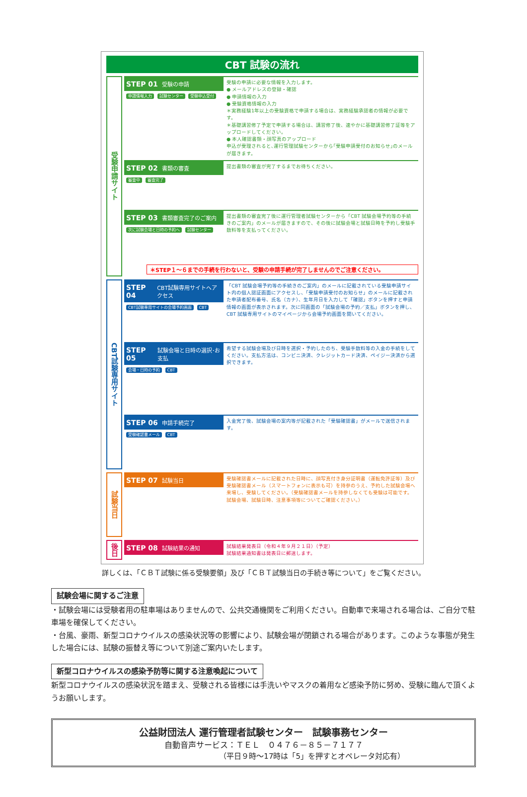CBT 試験の流れ
受験申請サイト
STEP 01 受験の申請
申請情報入力 試験センター 受験申込受付
受験の申請に必要な情報を入力します。
● メールアドレスの登録・確認
● 申請情報の入力
● 受験資格情報の入力
＊実務経験1年以上の受験資格で申請する場合は、実務経験承認者の情報が必要です。
＊基礎講習修了予定で申請する場合は、講習修了後、速やかに基礎講習修了証等をアップロードしてください。
● 本人確認書類・顔写真のアップロード
申込が受理されると､運行管理試験センターから｢受験申請受付のお知らせ｣のメールが届きます。
STEP 02 書類の審査
審査中 審査完了
提出書類の審査が完了するまでお待ちください。
STEP 03 書類審査完了のご案内
次に試験会場と日時の予約へ 試験センター
提出書類の審査完了後に運行管理者試験センターから「CBT 試験会場予約等の手続きのご案内」のメールが届きますので、その後に試験会場と試験日時を予約し受験手数料等を支払ってください。
＊STEP１～６までの手続を行わないと、受験の申請手続が完了しませんのでご注意ください。
CBT試験専用サイト
STEP 04 CBT試験専用サイトへアクセス
CBT試験専用サイトの会場予約画面 CBT
「CBT 試験会場予約等の手続きのご案内」のメールに記載されている受験申請サイト内の個人認証画面にアクセスし、「受験申請受付のお知らせ」のメールに記載された申請者配布番号、氏名（カナ）、生年月日を入力して「確認」ボタンを押すと申請情報の画面が表示されます。次に同画面の「試験会場の予約／支払」ボタンを押し、CBT 試験専用サイトのマイページから会場予約画面を開いてください。
STEP 05 試験会場と日時の選択･お支払
会場・日時の予約 CBT
希望する試験会場及び日時を選択・予約したのち、受験手数料等の入金の手続をしてください。支払方法は、コンビニ決済、クレジットカード決済、ペイジー決済から選択できます。
STEP 06 申請手続完了
受験確認書メール CBT
入金完了後、試験会場の案内等が記載された「受験確認書」がメールで送信されます。
試験当日
STEP 07 試験当日
受験確認書メールに記載された日時に、顔写真付き身分証明書（運転免許証等）及び受験確認書メール（スマートフォンに表示も可）を持参のうえ、予約した試験会場へ来場し、受験してください。（受験確認書メールを持参しなくても受験は可能です。試験会場、試験日時、注意事項等についてご確認ください。）
後日
STEP 08 試験結果の通知
試験結果発表日（令和４年９月２１日）（予定）
試験結果通知書は発表日に郵送します。
詳しくは、「ＣＢＴ試験に係る受験要領」及び「ＣＢＴ試験当日の手続き等について」をご覧ください。
試験会場に関するご注意
・試験会場には受験者用の駐車場はありませんので、公共交通機関をご利用ください。自動車で来場される場合は、ご自分で駐車場を確保してください。
・台風、豪雨、新型コロナウイルスの感染状況等の影響により、試験会場が閉鎖される場合があります。このような事態が発生した場合には、試験の振替え等について別途ご案内いたします。
新型コロナウイルスの感染予防等に関する注意喚起について
新型コロナウイルスの感染状況を踏まえ、受験される皆様には手洗いやマスクの着用など感染予防に努め、受験に臨んで頂くようお願いします。
公益財団法人 運行管理者試験センター　試験事務センター
自動音声サービス：ＴＥＬ　０４７６－８５－７１７７
（平日９時～17時は「5」を押すとオペレータ対応有）